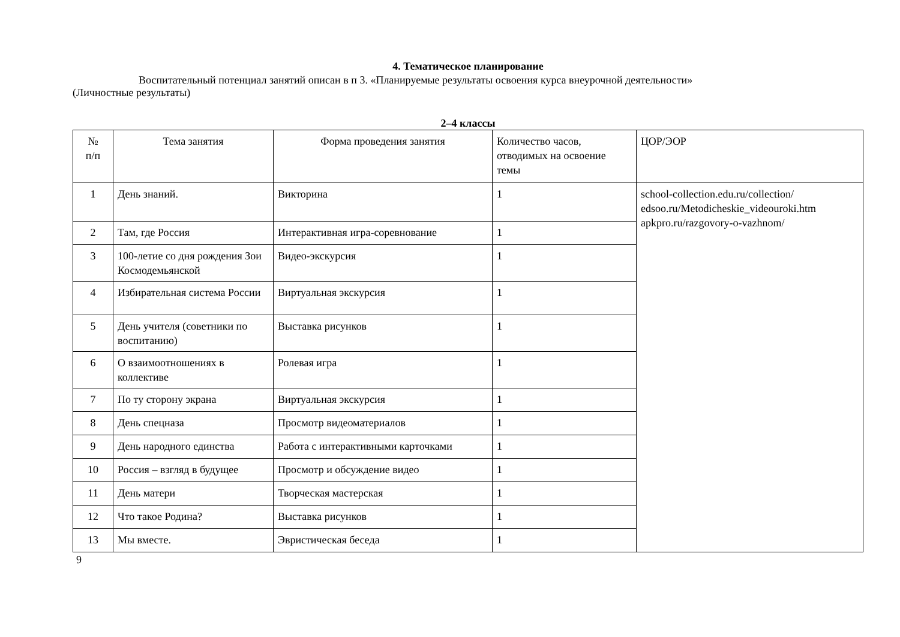4. Тематическое планирование
Воспитательный потенциал занятий описан в п 3. «Планируемые результаты освоения курса внеурочной деятельности»
(Личностные результаты)
2–4 классы
| № п/п | Тема занятия | Форма проведения занятия | Количество часов, отводимых на освоение темы | ЦОР/ЭОР |
| --- | --- | --- | --- | --- |
| 1 | День знаний. | Викторина | 1 | school-collection.edu.ru/collection/ edsoo.ru/Metodicheskie_videouroki.htm apkpro.ru/razgovory-o-vazhnom/ |
| 2 | Там, где Россия | Интерактивная игра-соревнование | 1 | |
| 3 | 100-летие со дня рождения Зои Космодемьянской | Видео-экскурсия | 1 | |
| 4 | Избирательная система России | Виртуальная экскурсия | 1 | |
| 5 | День учителя (советники по воспитанию) | Выставка рисунков | 1 | |
| 6 | О взаимоотношениях в коллективе | Ролевая игра | 1 | |
| 7 | По ту сторону экрана | Виртуальная экскурсия | 1 | |
| 8 | День спецназа | Просмотр видеоматериалов | 1 | |
| 9 | День народного единства | Работа с интерактивными карточками | 1 | |
| 10 | Россия – взгляд в будущее | Просмотр и обсуждение видео | 1 | |
| 11 | День матери | Творческая мастерская | 1 | |
| 12 | Что такое Родина? | Выставка рисунков | 1 | |
| 13 | Мы вместе. | Эвристическая беседа | 1 | |
9